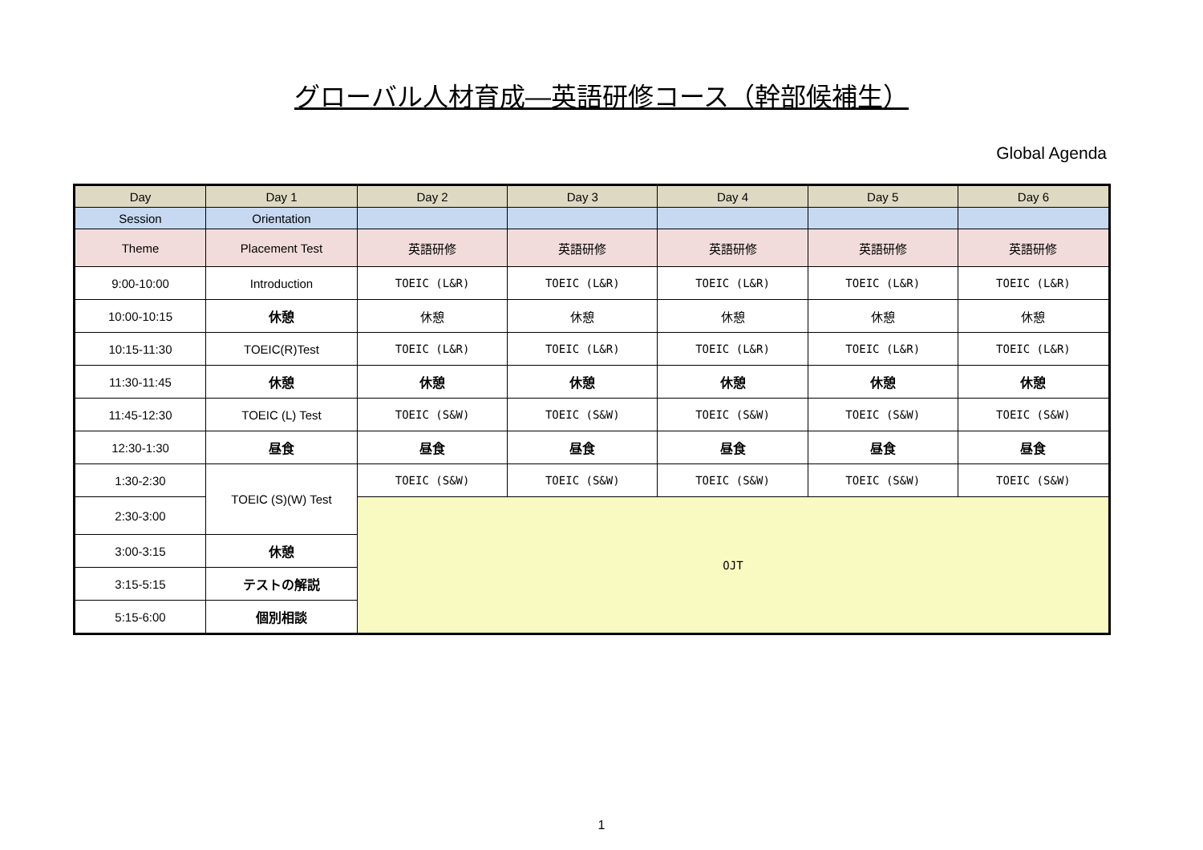グローバル人材育成―英語研修コース（幹部候補生）
Global Agenda
| Day | Day 1 | Day 2 | Day 3 | Day 4 | Day 5 | Day 6 |
| Session | Orientation | | | | | |
| Theme | Placement Test | 英語研修 | 英語研修 | 英語研修 | 英語研修 | 英語研修 |
| 9:00-10:00 | Introduction | TOEIC (L&R) | TOEIC (L&R) | TOEIC (L&R) | TOEIC (L&R) | TOEIC (L&R) |
| 10:00-10:15 | 休憩 | 休憩 | 休憩 | 休憩 | 休憩 | 休憩 |
| 10:15-11:30 | TOEIC(R)Test | TOEIC (L&R) | TOEIC (L&R) | TOEIC (L&R) | TOEIC (L&R) | TOEIC (L&R) |
| 11:30-11:45 | 休憩 | 休憩 | 休憩 | 休憩 | 休憩 | 休憩 |
| 11:45-12:30 | TOEIC (L) Test | TOEIC (S&W) | TOEIC (S&W) | TOEIC (S&W) | TOEIC (S&W) | TOEIC (S&W) |
| 12:30-1:30 | 昼食 | 昼食 | 昼食 | 昼食 | 昼食 | 昼食 |
| 1:30-2:30 | TOEIC (S)(W) Test | TOEIC (S&W) | TOEIC (S&W) | TOEIC (S&W) | TOEIC (S&W) | TOEIC (S&W) |
| 2:30-3:00 | | OJT | | | | |
| 3:00-3:15 | 休憩 | | | | | |
| 3:15-5:15 | テストの解説 | | | | | |
| 5:15-6:00 | 個別相談 | | | | | |
1